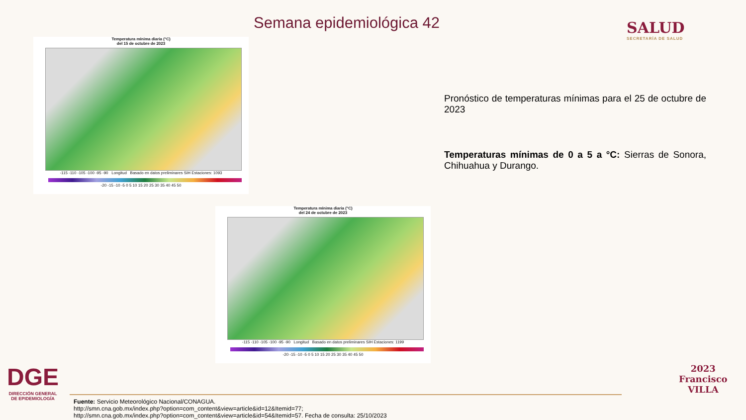Semana epidemiológica 42 SALUD
SECRETARÍA DE SALUD
Temperatura mínima diaria (°C)
del 15 de octubre de 2023
-115 -110 -105 -100 -95 -90 Longitud Basado en datos preliminares SIH Estaciones: 1093
-20 -15 -10 -5 0 5 10 15 20 25 30 35 40 45 50
Temperatura mínima diaria (°C)
del 24 de octubre de 2023
-115 -110 -105 -100 -95 -90 Longitud Basado en datos preliminares SIH Estaciones: 1199
-20 -15 -10 -5 0 5 10 15 20 25 30 35 40 45 50
Pronóstico de temperaturas mínimas para el 25 de octubre de 2023
Temperaturas mínimas de 0 a 5 a °C: Sierras de Sonora, Chihuahua y Durango.
DGE
DIRECCIÓN GENERAL
DE EPIDEMIOLOGÍA
Fuente: Servicio Meteorológico Nacional/CONAGUA.
http://smn.cna.gob.mx/index.php?option=com_content&view=article&id=12&Itemid=77;
http://smn.cna.gob.mx/index.php?option=com_content&view=article&id=54&Itemid=57. Fecha de consulta: 25/10/2023
2023
Francisco
VILLA